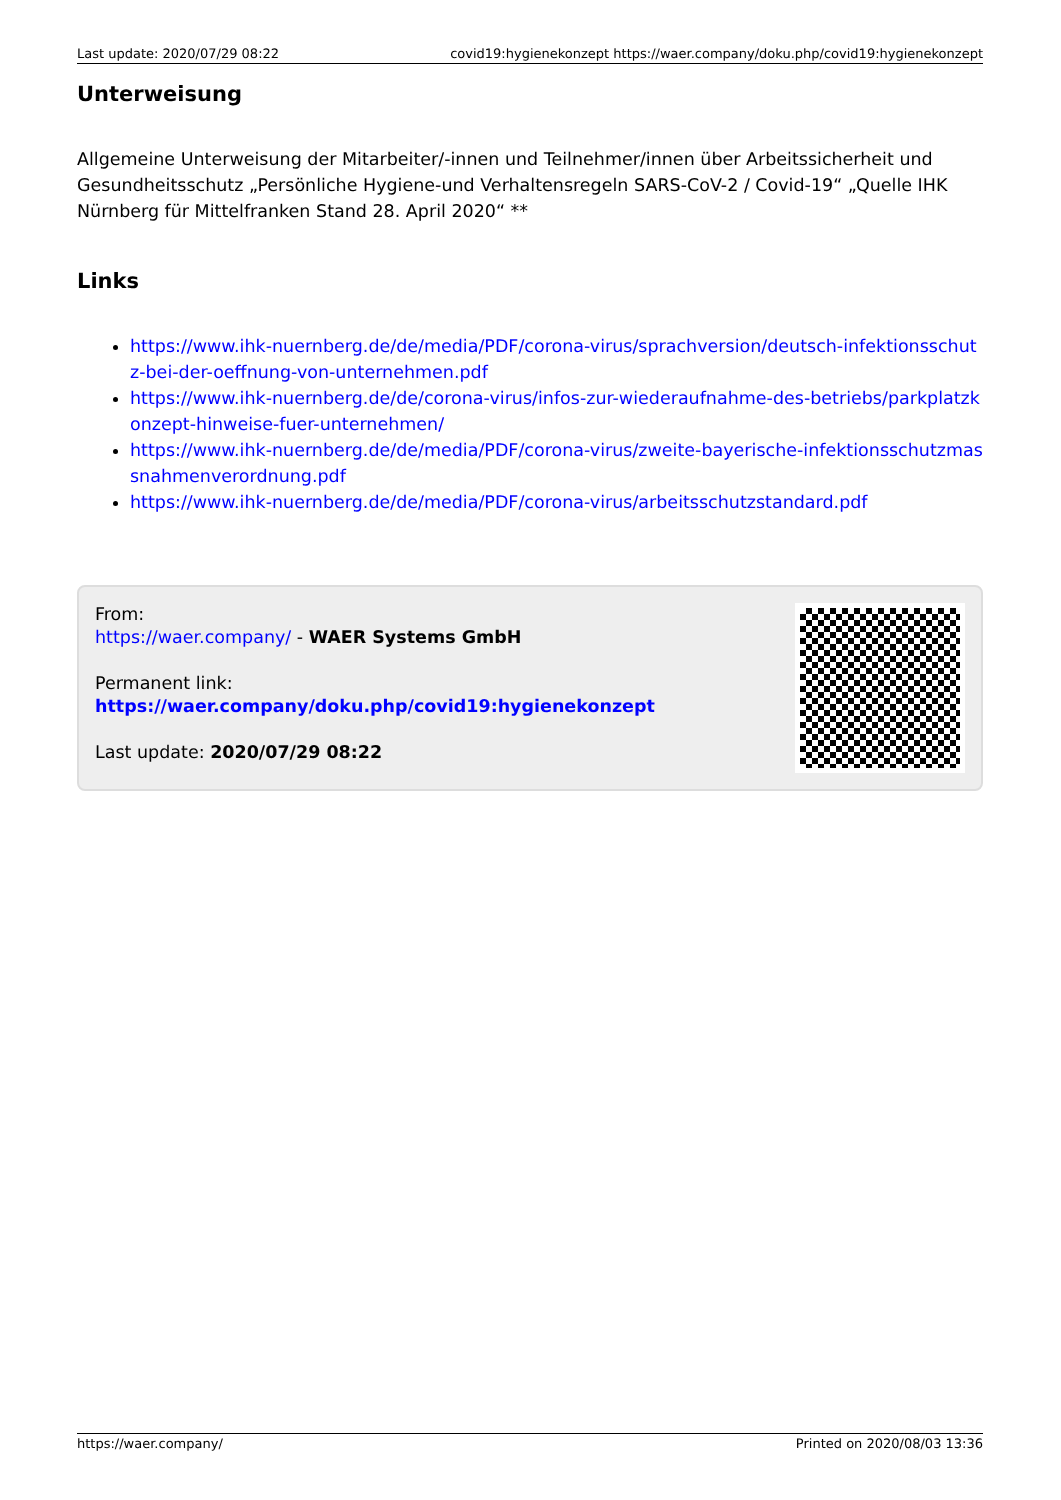Last update: 2020/07/29 08:22 covid19:hygienekonzept https://waer.company/doku.php/covid19:hygienekonzept
Unterweisung
Allgemeine Unterweisung der Mitarbeiter/-innen und Teilnehmer/innen über Arbeitssicherheit und Gesundheitsschutz „Persönliche Hygiene-und Verhaltensregeln SARS-CoV-2 / Covid-19“ „Quelle IHK Nürnberg für Mittelfranken Stand 28. April 2020“ **
Links
https://www.ihk-nuernberg.de/de/media/PDF/corona-virus/sprachversion/deutsch-infektionsschutz-bei-der-oeffnung-von-unternehmen.pdf
https://www.ihk-nuernberg.de/de/corona-virus/infos-zur-wiederaufnahme-des-betriebs/parkplatzkonzept-hinweise-fuer-unternehmen/
https://www.ihk-nuernberg.de/de/media/PDF/corona-virus/zweite-bayerische-infektionsschutzmassnahmenverordnung.pdf
https://www.ihk-nuernberg.de/de/media/PDF/corona-virus/arbeitsschutzstandard.pdf
From:
https://waer.company/ - WAER Systems GmbH
Permanent link:
https://waer.company/doku.php/covid19:hygienekonzept
Last update: 2020/07/29 08:22
https://waer.company/ Printed on 2020/08/03 13:36